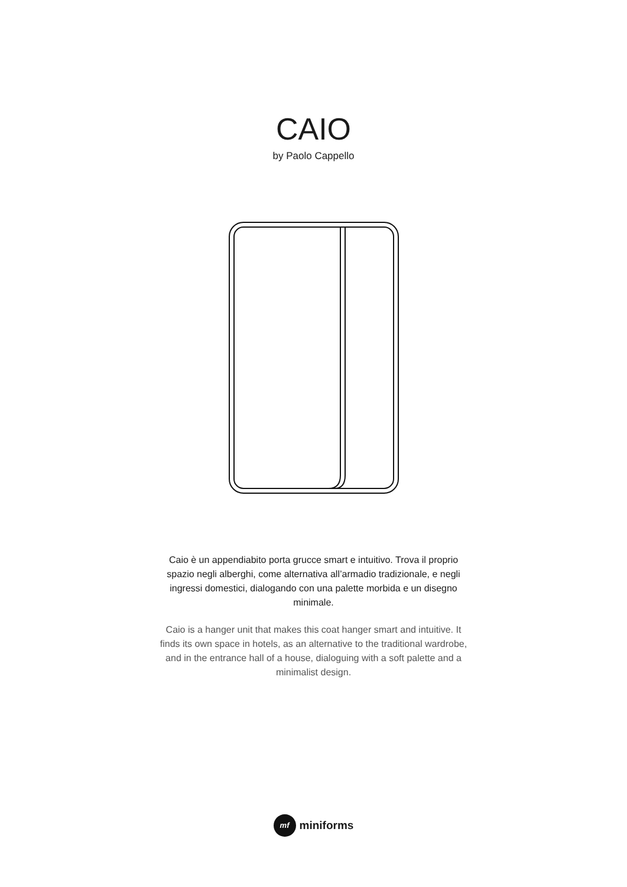CAIO
by Paolo Cappello
Caio è un appendiabito porta grucce smart e intuitivo. Trova il proprio spazio negli alberghi, come alternativa all’armadio tradizionale, e negli ingressi domestici, dialogando con una palette morbida e un disegno minimale.
Caio is a hanger unit that makes this coat hanger smart and intuitive. It finds its own space in hotels, as an alternative to the traditional wardrobe, and in the entrance hall of a house, dialoguing with a soft palette and a minimalist design.
mf
miniforms